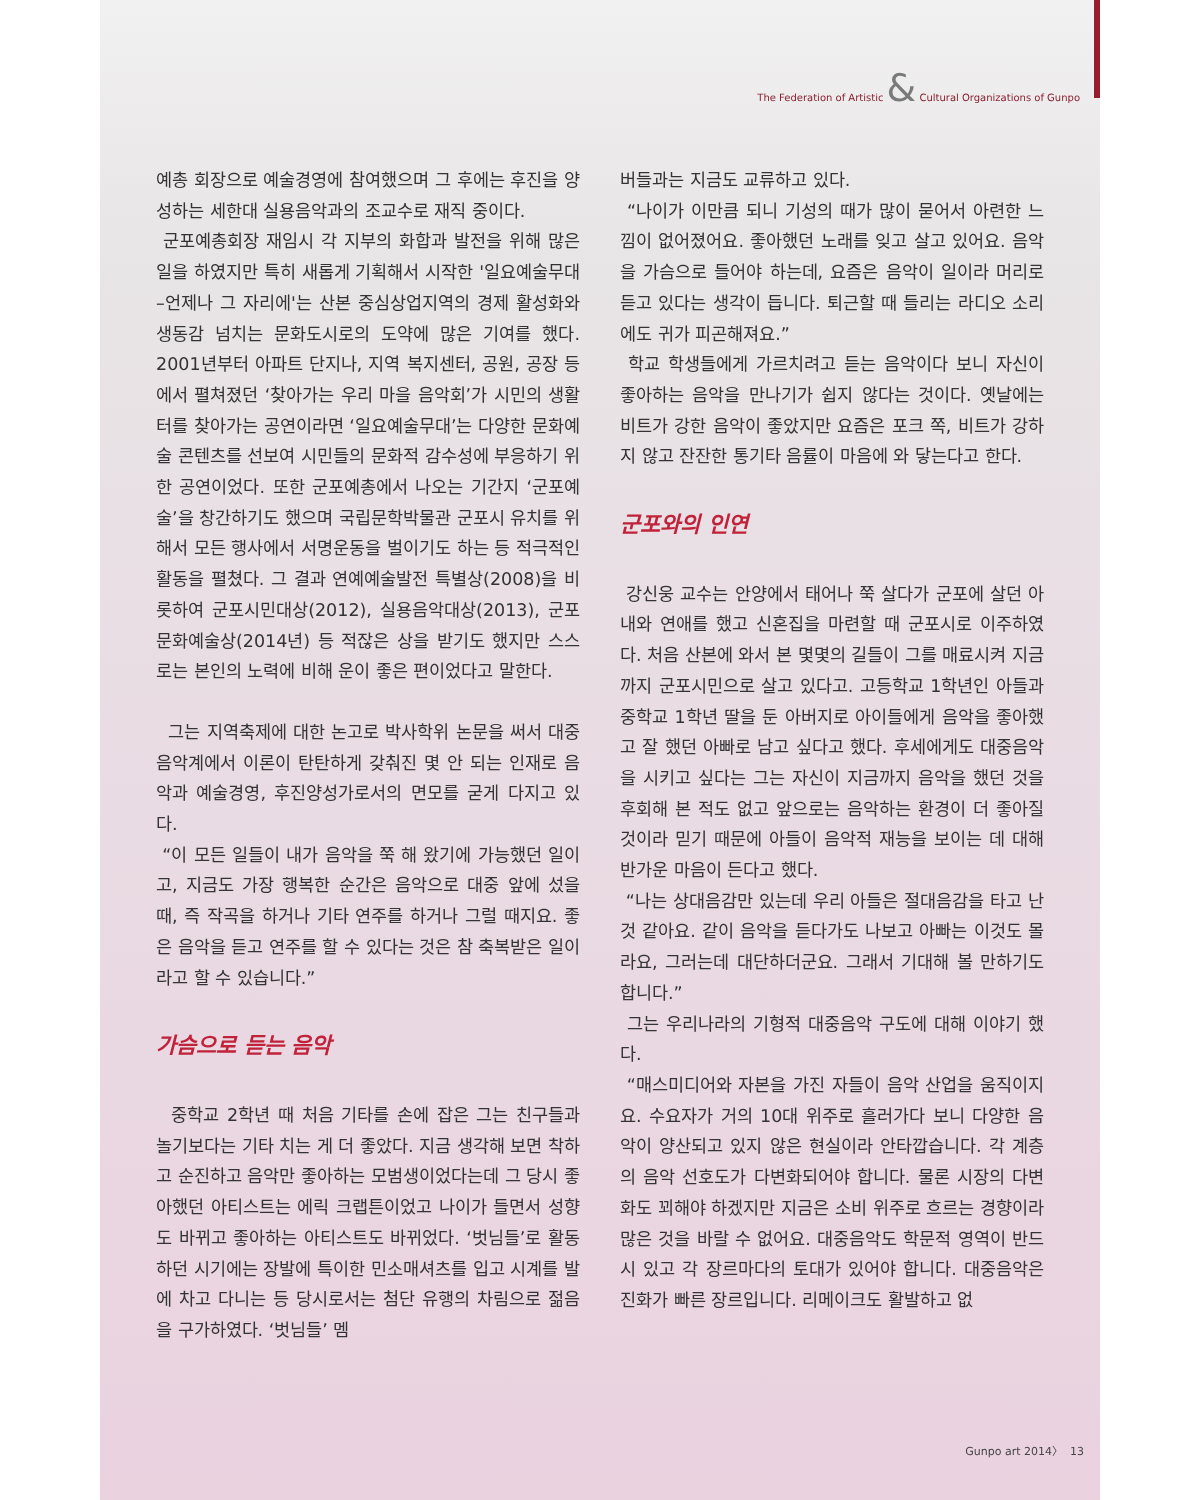The Federation of Artistic & Cultural Organizations of Gunpo
예총 회장으로 예술경영에 참여했으며 그 후에는 후진을 양성하는 세한대 실용음악과의 조교수로 재직 중이다.
군포예총회장 재임시 각 지부의 화합과 발전을 위해 많은 일을 하였지만 특히 새롭게 기획해서 시작한 '일요예술무대 –언제나 그 자리에'는 산본 중심상업지역의 경제 활성화와 생동감 넘치는 문화도시로의 도약에 많은 기여를 했다. 2001년부터 아파트 단지나, 지역 복지센터, 공원, 공장 등에서 펼쳐졌던 ‘찾아가는 우리 마을 음악회’가 시민의 생활터를 찾아가는 공연이라면 ‘일요예술무대’는 다양한 문화예술 콘텐츠를 선보여 시민들의 문화적 감수성에 부응하기 위한 공연이었다. 또한 군포예총에서 나오는 기간지 ‘군포예술’을 창간하기도 했으며 국립문학박물관 군포시 유치를 위해서 모든 행사에서 서명운동을 벌이기도 하는 등 적극적인 활동을 펼쳤다. 그 결과 연예예술발전 특별상(2008)을 비롯하여 군포시민대상(2012), 실용음악대상(2013), 군포문화예술상(2014년) 등 적잖은 상을 받기도 했지만 스스로는 본인의 노력에 비해 운이 좋은 편이었다고 말한다.
그는 지역축제에 대한 논고로 박사학위 논문을 써서 대중음악계에서 이론이 탄탄하게 갖춰진 몇 안 되는 인재로 음악과 예술경영, 후진양성가로서의 면모를 굳게 다지고 있다.
“이 모든 일들이 내가 음악을 쭉 해 왔기에 가능했던 일이고, 지금도 가장 행복한 순간은 음악으로 대중 앞에 섰을 때, 즉 작곡을 하거나 기타 연주를 하거나 그럴 때지요. 좋은 음악을 듣고 연주를 할 수 있다는 것은 참 축복받은 일이라고 할 수 있습니다.”
가슴으로 듣는 음악
중학교 2학년 때 처음 기타를 손에 잡은 그는 친구들과 놀기보다는 기타 치는 게 더 좋았다. 지금 생각해 보면 착하고 순진하고 음악만 좋아하는 모범생이었다는데 그 당시 좋아했던 아티스트는 에릭 크랩튼이었고 나이가 들면서 성향도 바뀌고 좋아하는 아티스트도 바뀌었다. ‘벗님들’로 활동하던 시기에는 장발에 특이한 민소매셔츠를 입고 시계를 발에 차고 다니는 등 당시로서는 첨단 유행의 차림으로 젊음을 구가하였다. ‘벗님들’ 멤
버들과는 지금도 교류하고 있다.
“나이가 이만큼 되니 기성의 때가 많이 묻어서 아련한 느낌이 없어졌어요. 좋아했던 노래를 잊고 살고 있어요. 음악을 가슴으로 들어야 하는데, 요즘은 음악이 일이라 머리로 듣고 있다는 생각이 듭니다. 퇴근할 때 들리는 라디오 소리에도 귀가 피곤해져요.”
학교 학생들에게 가르치려고 듣는 음악이다 보니 자신이 좋아하는 음악을 만나기가 쉽지 않다는 것이다. 옛날에는 비트가 강한 음악이 좋았지만 요즘은 포크 쪽, 비트가 강하지 않고 잔잔한 통기타 음률이 마음에 와 닿는다고 한다.
군포와의 인연
강신웅 교수는 안양에서 태어나 쭉 살다가 군포에 살던 아내와 연애를 했고 신혼집을 마련할 때 군포시로 이주하였다. 처음 산본에 와서 본 몇몇의 길들이 그를 매료시켜 지금까지 군포시민으로 살고 있다고. 고등학교 1학년인 아들과 중학교 1학년 딸을 둔 아버지로 아이들에게 음악을 좋아했고 잘 했던 아빠로 남고 싶다고 했다. 후세에게도 대중음악을 시키고 싶다는 그는 자신이 지금까지 음악을 했던 것을 후회해 본 적도 없고 앞으로는 음악하는 환경이 더 좋아질 것이라 믿기 때문에 아들이 음악적 재능을 보이는 데 대해 반가운 마음이 든다고 했다.
“나는 상대음감만 있는데 우리 아들은 절대음감을 타고 난 것 같아요. 같이 음악을 듣다가도 나보고 아빠는 이것도 몰라요, 그러는데 대단하더군요. 그래서 기대해 볼 만하기도 합니다.”
그는 우리나라의 기형적 대중음악 구도에 대해 이야기 했다.
“매스미디어와 자본을 가진 자들이 음악 산업을 움직이지요. 수요자가 거의 10대 위주로 흘러가다 보니 다양한 음악이 양산되고 있지 않은 현실이라 안타깝습니다. 각 계층의 음악 선호도가 다변화되어야 합니다. 물론 시장의 다변화도 꾀해야 하겠지만 지금은 소비 위주로 흐르는 경향이라 많은 것을 바랄 수 없어요. 대중음악도 학문적 영역이 반드시 있고 각 장르마다의 토대가 있어야 합니다. 대중음악은 진화가 빠른 장르입니다. 리메이크도 활발하고 없
Gunpo art 2014〉 13